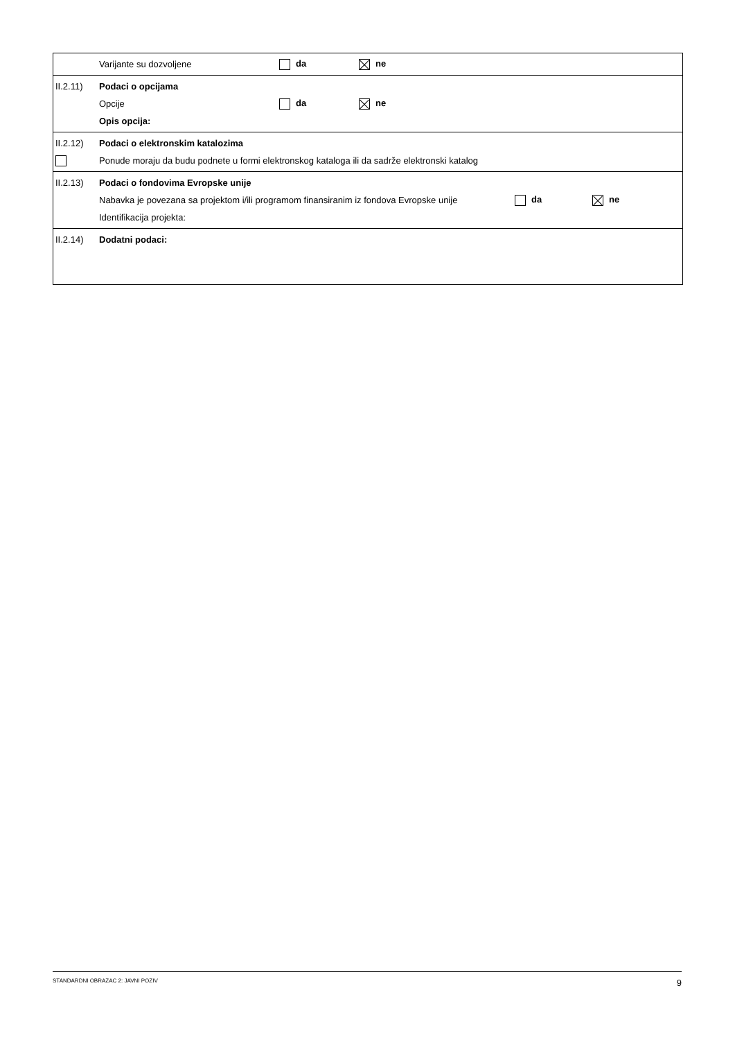Varijante su dozvoljene da ne
II.2.11) Podaci o opcijama
Opcije da ne
Opis opcija:
II.2.12)
Podaci o elektronskim katalozima
Ponude moraju da budu podnete u formi elektronskog kataloga ili da sadrže elektronski katalog
II.2.13)
Podaci o fondovima Evropske unije
Nabavka je povezana sa projektom i/ili programom finansiranim iz fondova Evropske unije
da ne
Identifikacija projekta:
II.2.14) Dodatni podaci:
STANDARDNI OBRAZAC 2: JAVNI POZIV 9